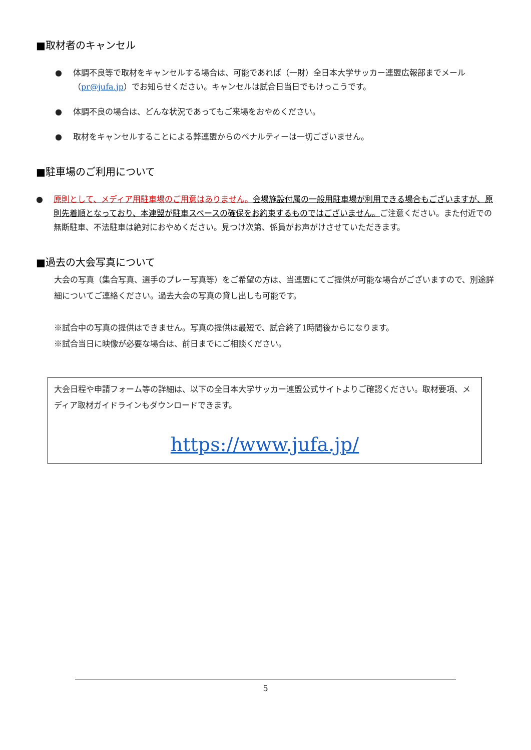■取材者のキャンセル
● 体調不良等で取材をキャンセルする場合は、可能であれば（一財）全日本大学サッカー連盟広報部までメール（pr@jufa.jp）でお知らせください。キャンセルは試合日当日でもけっこうです。
● 体調不良の場合は、どんな状況であってもご来場をおやめください。
● 取材をキャンセルすることによる弊連盟からのペナルティーは一切ございません。
■駐車場のご利用について
● 原則として、メディア用駐車場のご用意はありません。会場施設付属の一般用駐車場が利用できる場合もございますが、原則先着順となっており、本連盟が駐車スペースの確保をお約束するものではございません。ご注意ください。また付近での無断駐車、不法駐車は絶対におやめください。見つけ次第、係員がお声がけさせていただきます。
■過去の大会写真について
大会の写真（集合写真、選手のプレー写真等）をご希望の方は、当連盟にてご提供が可能な場合がございますので、別途詳細についてご連絡ください。過去大会の写真の貸し出しも可能です。
※試合中の写真の提供はできません。写真の提供は最短で、試合終了1時間後からになります。
※試合当日に映像が必要な場合は、前日までにご相談ください。
大会日程や申請フォーム等の詳細は、以下の全日本大学サッカー連盟公式サイトよりご確認ください。取材要項、メディア取材ガイドラインもダウンロードできます。
https://www.jufa.jp/
5